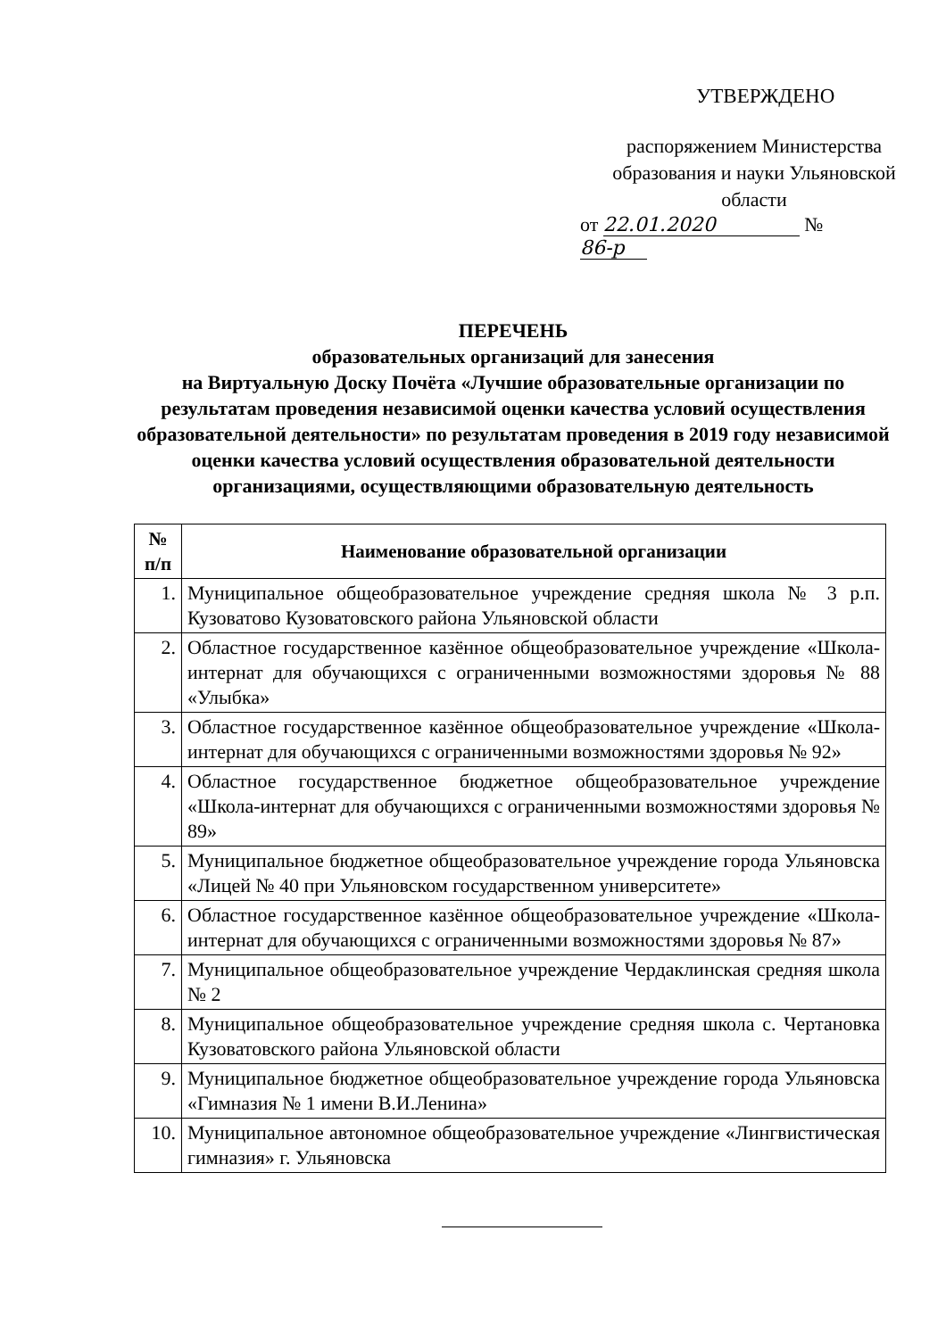УТВЕРЖДЕНО
распоряжением Министерства образования и науки Ульяновской области
от 22.01.2020 № 86-р
ПЕРЕЧЕНЬ
образовательных организаций для занесения
на Виртуальную Доску Почёта «Лучшие образовательные организации по результатам проведения независимой оценки качества условий осуществления образовательной деятельности» по результатам проведения в 2019 году независимой оценки качества условий осуществления образовательной деятельности организациями, осуществляющими образовательную деятельность
| № п/п | Наименование образовательной организации |
| --- | --- |
| 1. | Муниципальное общеобразовательное учреждение средняя школа № 3 р.п. Кузоватово Кузоватовского района Ульяновской области |
| 2. | Областное государственное казённое общеобразовательное учреждение «Школа-интернат для обучающихся с ограниченными возможностями здоровья № 88 «Улыбка» |
| 3. | Областное государственное казённое общеобразовательное учреждение «Школа-интернат для обучающихся с ограниченными возможностями здоровья № 92» |
| 4. | Областное государственное бюджетное общеобразовательное учреждение «Школа-интернат для обучающихся с ограниченными возможностями здоровья № 89» |
| 5. | Муниципальное бюджетное общеобразовательное учреждение города Ульяновска «Лицей № 40 при Ульяновском государственном университете» |
| 6. | Областное государственное казённое общеобразовательное учреждение «Школа-интернат для обучающихся с ограниченными возможностями здоровья № 87» |
| 7. | Муниципальное общеобразовательное учреждение Чердаклинская средняя школа № 2 |
| 8. | Муниципальное общеобразовательное учреждение средняя школа с. Чертановка Кузоватовского района Ульяновской области |
| 9. | Муниципальное бюджетное общеобразовательное учреждение города Ульяновска «Гимназия № 1 имени В.И.Ленина» |
| 10. | Муниципальное автономное общеобразовательное учреждение «Лингвистическая гимназия» г. Ульяновска |